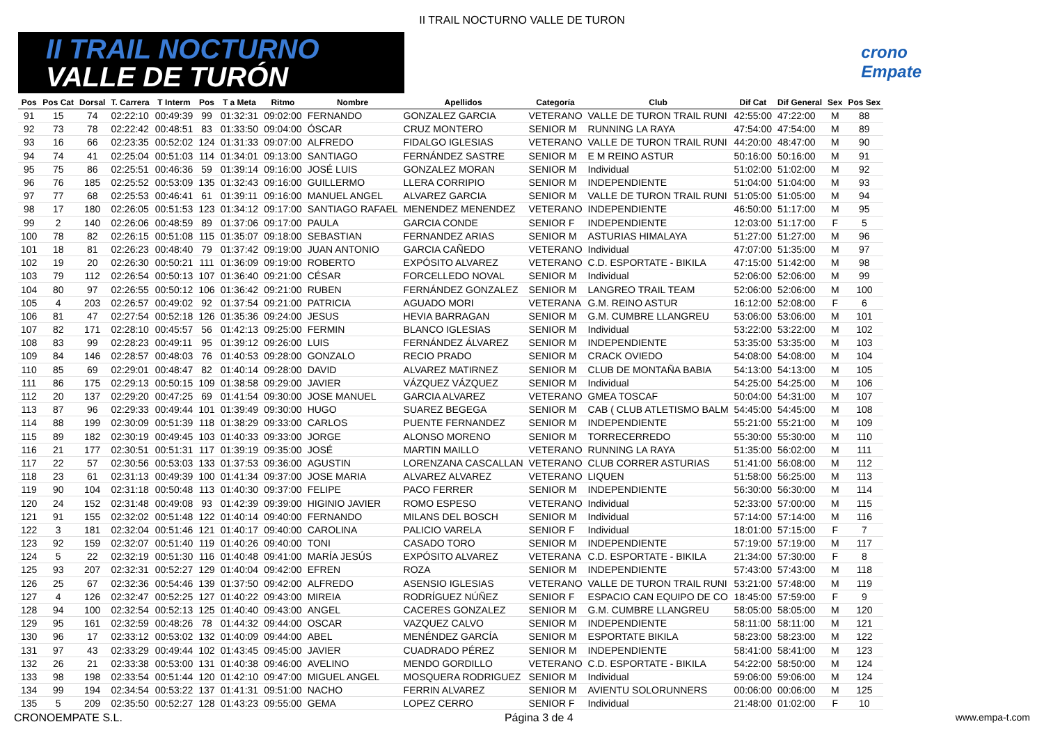II TRAIL NOCTURNO VALLE DE TURON
II TRAIL NOCTURNO
VALLE DE TURÓN
crono
Empate
| Pos | Pos Cat | Dorsal | T. Carrera | T Interm | Pos | T a Meta | Ritmo | Nombre | Apellidos | Categoría | Club | Dif Cat | Dif General | Sex | Pos Sex |
| --- | --- | --- | --- | --- | --- | --- | --- | --- | --- | --- | --- | --- | --- | --- | --- |
| 91 | 15 | 74 | 02:22:10 | 00:49:39 | 99 | 01:32:31 | 09:02:00 | FERNANDO | GONZALEZ GARCIA | VETERANO | VALLE DE TURON TRAIL RUNI | 42:55:00 | 47:22:00 | M | 88 |
| 92 | 73 | 78 | 02:22:42 | 00:48:51 | 83 | 01:33:50 | 09:04:00 | ÓSCAR | CRUZ MONTERO | SENIOR M | RUNNING LA RAYA | 47:54:00 | 47:54:00 | M | 89 |
| 93 | 16 | 66 | 02:23:35 | 00:52:02 | 124 | 01:31:33 | 09:07:00 | ALFREDO | FIDALGO IGLESIAS | VETERANO | VALLE DE TURON TRAIL RUNI | 44:20:00 | 48:47:00 | M | 90 |
| 94 | 74 | 41 | 02:25:04 | 00:51:03 | 114 | 01:34:01 | 09:13:00 | SANTIAGO | FERNÁNDEZ SASTRE | SENIOR M | E M REINO ASTUR | 50:16:00 | 50:16:00 | M | 91 |
| 95 | 75 | 86 | 02:25:51 | 00:46:36 | 59 | 01:39:14 | 09:16:00 | JOSÉ LUIS | GONZALEZ MORAN | SENIOR M | Individual | 51:02:00 | 51:02:00 | M | 92 |
| 96 | 76 | 185 | 02:25:52 | 00:53:09 | 135 | 01:32:43 | 09:16:00 | GUILLERMO | LLERA CORRIPIO | SENIOR M | INDEPENDIENTE | 51:04:00 | 51:04:00 | M | 93 |
| 97 | 77 | 68 | 02:25:53 | 00:46:41 | 61 | 01:39:11 | 09:16:00 | MANUEL ANGEL | ALVAREZ GARCIA | SENIOR M | VALLE DE TURON TRAIL RUNI | 51:05:00 | 51:05:00 | M | 94 |
| 98 | 17 | 180 | 02:26:05 | 00:51:53 | 123 | 01:34:12 | 09:17:00 | SANTIAGO RAFAEL | MENENDEZ MENENDEZ | VETERANO | INDEPENDIENTE | 46:50:00 | 51:17:00 | M | 95 |
| 99 | 2 | 140 | 02:26:06 | 00:48:59 | 89 | 01:37:06 | 09:17:00 | PAULA | GARCIA CONDE | SENIOR F | INDEPENDIENTE | 12:03:00 | 51:17:00 | F | 5 |
| 100 | 78 | 82 | 02:26:15 | 00:51:08 | 115 | 01:35:07 | 09:18:00 | SEBASTIAN | FERNANDEZ ARIAS | SENIOR M | ASTURIAS HIMALAYA | 51:27:00 | 51:27:00 | M | 96 |
| 101 | 18 | 81 | 02:26:23 | 00:48:40 | 79 | 01:37:42 | 09:19:00 | JUAN ANTONIO | GARCIA CAÑEDO | VETERANO | Individual | 47:07:00 | 51:35:00 | M | 97 |
| 102 | 19 | 20 | 02:26:30 | 00:50:21 | 111 | 01:36:09 | 09:19:00 | ROBERTO | EXPÓSITO ALVAREZ | VETERANO | C.D. ESPORTATE - BIKILA | 47:15:00 | 51:42:00 | M | 98 |
| 103 | 79 | 112 | 02:26:54 | 00:50:13 | 107 | 01:36:40 | 09:21:00 | CÉSAR | FORCELLEDO NOVAL | SENIOR M | Individual | 52:06:00 | 52:06:00 | M | 99 |
| 104 | 80 | 97 | 02:26:55 | 00:50:12 | 106 | 01:36:42 | 09:21:00 | RUBEN | FERNÁNDEZ GONZALEZ | SENIOR M | LANGREO TRAIL TEAM | 52:06:00 | 52:06:00 | M | 100 |
| 105 | 4 | 203 | 02:26:57 | 00:49:02 | 92 | 01:37:54 | 09:21:00 | PATRICIA | AGUADO MORI | VETERANA | G.M. REINO ASTUR | 16:12:00 | 52:08:00 | F | 6 |
| 106 | 81 | 47 | 02:27:54 | 00:52:18 | 126 | 01:35:36 | 09:24:00 | JESUS | HEVIA BARRAGAN | SENIOR M | G.M. CUMBRE LLANGREU | 53:06:00 | 53:06:00 | M | 101 |
| 107 | 82 | 171 | 02:28:10 | 00:45:57 | 56 | 01:42:13 | 09:25:00 | FERMIN | BLANCO IGLESIAS | SENIOR M | Individual | 53:22:00 | 53:22:00 | M | 102 |
| 108 | 83 | 99 | 02:28:23 | 00:49:11 | 95 | 01:39:12 | 09:26:00 | LUIS | FERNÁNDEZ ÁLVAREZ | SENIOR M | INDEPENDIENTE | 53:35:00 | 53:35:00 | M | 103 |
| 109 | 84 | 146 | 02:28:57 | 00:48:03 | 76 | 01:40:53 | 09:28:00 | GONZALO | RECIO PRADO | SENIOR M | CRACK OVIEDO | 54:08:00 | 54:08:00 | M | 104 |
| 110 | 85 | 69 | 02:29:01 | 00:48:47 | 82 | 01:40:14 | 09:28:00 | DAVID | ALVAREZ MATIRNEZ | SENIOR M | CLUB DE MONTAÑA BABIA | 54:13:00 | 54:13:00 | M | 105 |
| 111 | 86 | 175 | 02:29:13 | 00:50:15 | 109 | 01:38:58 | 09:29:00 | JAVIER | VÁZQUEZ VÁZQUEZ | SENIOR M | Individual | 54:25:00 | 54:25:00 | M | 106 |
| 112 | 20 | 137 | 02:29:20 | 00:47:25 | 69 | 01:41:54 | 09:30:00 | JOSE MANUEL | GARCIA ALVAREZ | VETERANO | GMEA TOSCAF | 50:04:00 | 54:31:00 | M | 107 |
| 113 | 87 | 96 | 02:29:33 | 00:49:44 | 101 | 01:39:49 | 09:30:00 | HUGO | SUAREZ BEGEGA | SENIOR M | CAB ( CLUB ATLETISMO BALM | 54:45:00 | 54:45:00 | M | 108 |
| 114 | 88 | 199 | 02:30:09 | 00:51:39 | 118 | 01:38:29 | 09:33:00 | CARLOS | PUENTE FERNANDEZ | SENIOR M | INDEPENDIENTE | 55:21:00 | 55:21:00 | M | 109 |
| 115 | 89 | 182 | 02:30:19 | 00:49:45 | 103 | 01:40:33 | 09:33:00 | JORGE | ALONSO MORENO | SENIOR M | TORRECERREDO | 55:30:00 | 55:30:00 | M | 110 |
| 116 | 21 | 177 | 02:30:51 | 00:51:31 | 117 | 01:39:19 | 09:35:00 | JOSÉ | MARTIN MAILLO | VETERANO | RUNNING LA RAYA | 51:35:00 | 56:02:00 | M | 111 |
| 117 | 22 | 57 | 02:30:56 | 00:53:03 | 133 | 01:37:53 | 09:36:00 | AGUSTIN | LORENZANA CASCALLAN | VETERANO | CLUB CORRER ASTURIAS | 51:41:00 | 56:08:00 | M | 112 |
| 118 | 23 | 61 | 02:31:13 | 00:49:39 | 100 | 01:41:34 | 09:37:00 | JOSE MARIA | ALVAREZ ALVAREZ | VETERANO | LIQUEN | 51:58:00 | 56:25:00 | M | 113 |
| 119 | 90 | 104 | 02:31:18 | 00:50:48 | 113 | 01:40:30 | 09:37:00 | FELIPE | PACO FERRER | SENIOR M | INDEPENDIENTE | 56:30:00 | 56:30:00 | M | 114 |
| 120 | 24 | 152 | 02:31:48 | 00:49:08 | 93 | 01:42:39 | 09:39:00 | HIGINIO JAVIER | ROMO ESPESO | VETERANO | Individual | 52:33:00 | 57:00:00 | M | 115 |
| 121 | 91 | 155 | 02:32:02 | 00:51:48 | 122 | 01:40:14 | 09:40:00 | FERNANDO | MILANS DEL BOSCH | SENIOR M | Individual | 57:14:00 | 57:14:00 | M | 116 |
| 122 | 3 | 181 | 02:32:04 | 00:51:46 | 121 | 01:40:17 | 09:40:00 | CAROLINA | PALICIO VARELA | SENIOR F | Individual | 18:01:00 | 57:15:00 | F | 7 |
| 123 | 92 | 159 | 02:32:07 | 00:51:40 | 119 | 01:40:26 | 09:40:00 | TONI | CASADO TORO | SENIOR M | INDEPENDIENTE | 57:19:00 | 57:19:00 | M | 117 |
| 124 | 5 | 22 | 02:32:19 | 00:51:30 | 116 | 01:40:48 | 09:41:00 | MARÍA JESÚS | EXPÓSITO ALVAREZ | VETERANA | C.D. ESPORTATE - BIKILA | 21:34:00 | 57:30:00 | F | 8 |
| 125 | 93 | 207 | 02:32:31 | 00:52:27 | 129 | 01:40:04 | 09:42:00 | EFREN | ROZA | SENIOR M | INDEPENDIENTE | 57:43:00 | 57:43:00 | M | 118 |
| 126 | 25 | 67 | 02:32:36 | 00:54:46 | 139 | 01:37:50 | 09:42:00 | ALFREDO | ASENSIO IGLESIAS | VETERANO | VALLE DE TURON TRAIL RUNI | 53:21:00 | 57:48:00 | M | 119 |
| 127 | 4 | 126 | 02:32:47 | 00:52:25 | 127 | 01:40:22 | 09:43:00 | MIREIA | RODRÍGUEZ NÚÑEZ | SENIOR F | ESPACIO CAN EQUIPO DE CO | 18:45:00 | 57:59:00 | F | 9 |
| 128 | 94 | 100 | 02:32:54 | 00:52:13 | 125 | 01:40:40 | 09:43:00 | ANGEL | CACERES GONZALEZ | SENIOR M | G.M. CUMBRE LLANGREU | 58:05:00 | 58:05:00 | M | 120 |
| 129 | 95 | 161 | 02:32:59 | 00:48:26 | 78 | 01:44:32 | 09:44:00 | OSCAR | VAZQUEZ CALVO | SENIOR M | INDEPENDIENTE | 58:11:00 | 58:11:00 | M | 121 |
| 130 | 96 | 17 | 02:33:12 | 00:53:02 | 132 | 01:40:09 | 09:44:00 | ABEL | MENÉNDEZ GARCÍA | SENIOR M | ESPORTATE BIKILA | 58:23:00 | 58:23:00 | M | 122 |
| 131 | 97 | 43 | 02:33:29 | 00:49:44 | 102 | 01:43:45 | 09:45:00 | JAVIER | CUADRADO PÉREZ | SENIOR M | INDEPENDIENTE | 58:41:00 | 58:41:00 | M | 123 |
| 132 | 26 | 21 | 02:33:38 | 00:53:00 | 131 | 01:40:38 | 09:46:00 | AVELINO | MENDO GORDILLO | VETERANO | C.D. ESPORTATE - BIKILA | 54:22:00 | 58:50:00 | M | 124 |
| 133 | 98 | 198 | 02:33:54 | 00:51:44 | 120 | 01:42:10 | 09:47:00 | MIGUEL ANGEL | MOSQUERA RODRIGUEZ | SENIOR M | Individual | 59:06:00 | 59:06:00 | M | 124 |
| 134 | 99 | 194 | 02:34:54 | 00:53:22 | 137 | 01:41:31 | 09:51:00 | NACHO | FERRIN ALVAREZ | SENIOR M | AVIENTU SOLORUNNERS | 00:06:00 | 00:06:00 | M | 125 |
| 135 | 5 | 209 | 02:35:50 | 00:52:27 | 128 | 01:43:23 | 09:55:00 | GEMA | LOPEZ CERRO | SENIOR F | Individual | 21:48:00 | 01:02:00 | F | 10 |
CRONOEMPATE S.L. Página 3 de 4 www.empa-t.com